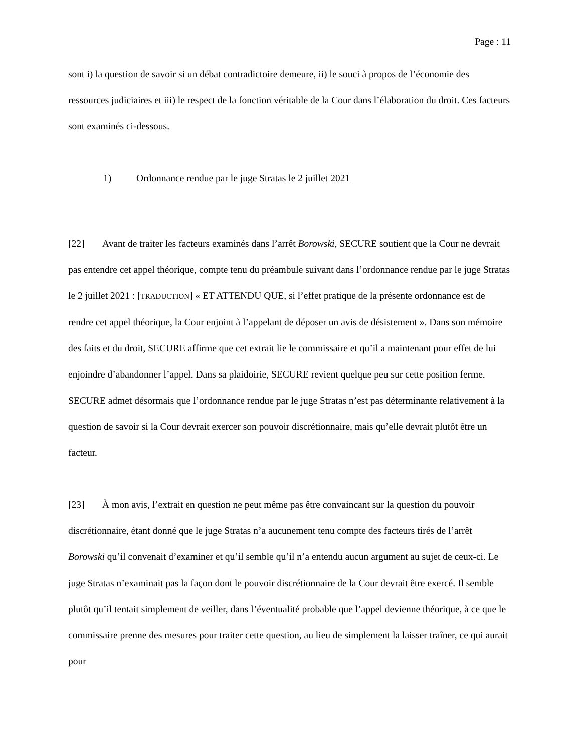Page : 11
sont i) la question de savoir si un débat contradictoire demeure, ii) le souci à propos de l’économie des ressources judiciaires et iii) le respect de la fonction véritable de la Cour dans l’élaboration du droit. Ces facteurs sont examinés ci-dessous.
1) Ordonnance rendue par le juge Stratas le 2 juillet 2021
[22] Avant de traiter les facteurs examinés dans l’arrêt Borowski, SECURE soutient que la Cour ne devrait pas entendre cet appel théorique, compte tenu du préambule suivant dans l’ordonnance rendue par le juge Stratas le 2 juillet 2021 : [TRADUCTION] « ET ATTENDU QUE, si l’effet pratique de la présente ordonnance est de rendre cet appel théorique, la Cour enjoint à l’appelant de déposer un avis de désistement ». Dans son mémoire des faits et du droit, SECURE affirme que cet extrait lie le commissaire et qu’il a maintenant pour effet de lui enjoindre d’abandonner l’appel. Dans sa plaidoirie, SECURE revient quelque peu sur cette position ferme. SECURE admet désormais que l’ordonnance rendue par le juge Stratas n’est pas déterminante relativement à la question de savoir si la Cour devrait exercer son pouvoir discrétionnaire, mais qu’elle devrait plutôt être un facteur.
[23] À mon avis, l’extrait en question ne peut même pas être convaincant sur la question du pouvoir discrétionnaire, étant donné que le juge Stratas n’a aucunement tenu compte des facteurs tirés de l’arrêt Borowski qu’il convenait d’examiner et qu’il semble qu’il n’a entendu aucun argument au sujet de ceux-ci. Le juge Stratas n’examinait pas la façon dont le pouvoir discrétionnaire de la Cour devrait être exercé. Il semble plutôt qu’il tentait simplement de veiller, dans l’éventualité probable que l’appel devienne théorique, à ce que le commissaire prenne des mesures pour traiter cette question, au lieu de simplement la laisser traîner, ce qui aurait pour